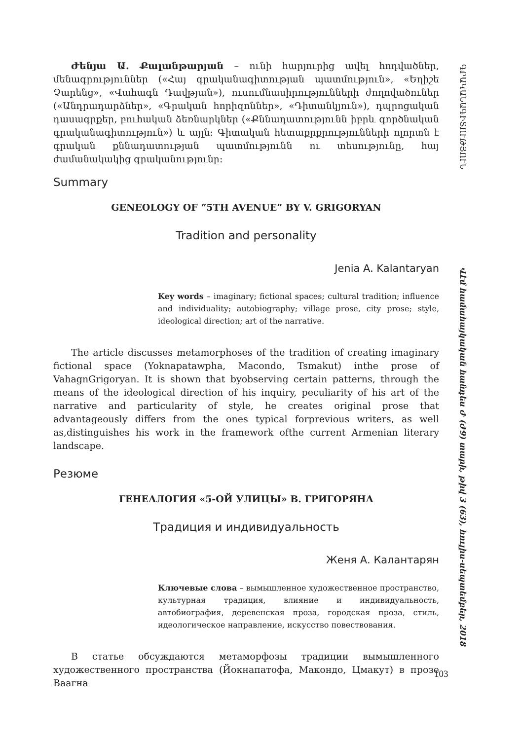Ժենյա Ա. Քալանթարյան – ունի հարյուրից ավել հոդվածներ, մենագրություններ («Հայ գրականագիտության պատմություն», «Եղիշե Չարենց», «Վահագն Դավթյան»), ուսումնասիրությունների ժողովածուներ («Անդրադարձներ», «Գրական հորիզոններ», «Դիտանկյուն»), դպրոցական դասագրքեր, բուհական ձեռնարկներ («Քննադատությունն իբրև գործնական գրականագիտություն») և այլն: Գիտական հետաքրքրությունների ոլորտն է գրական քննադատության պատմությունն ու տեսությունը, հայ ժամանակակից գրականությունը:
Summary
GENEOLOGY OF “5TH AVENUE” BY V. GRIGORYAN
Tradition and personality
Jenia A. Kalantaryan
Key words – imaginary; fictional spaces; cultural tradition; influence and individuality; autobiography; village prose, city prose; style, ideological direction; art of the narrative.
The article discusses metamorphoses of the tradition of creating imaginary fictional space (Yoknapatawpha, Macondo, Tsmakut) inthe prose of VahagnGrigoryan. It is shown that byobserving certain patterns, through the means of the ideological direction of his inquiry, peculiarity of his art of the narrative and particularity of style, he creates original prose that advantageously differs from the ones typical forprevious writers, as well as,distinguishes his work in the framework ofthe current Armenian literary landscape.
Резюме
ГЕНЕАЛОГИЯ «5-ОЙ УЛИЦЫ» В. ГРИГОРЯНА
Традиция и индивидуальность
Женя А. Калантарян
Ключевые слова – вымышленное художественное пространство, культурная традиция, влияние и индивидуальность, автобиография, деревенская проза, городская проза, стиль, идеологическое направление, искусство повествования.
В статье обсуждаются метаморфозы традиции вымышленного художественного пространства (Йокнапатофа, Макондо, Цмакут) в прозе Ваагна
ԳՐԱԿԱՆԱԳԻՏՈՒԹՅՈՒՆ
Վէմ համահայկական հանդես Ժ (Ժ9) տարի, թիվ 3 (63), հուլիս-սեպտեմբեր, 2018
103